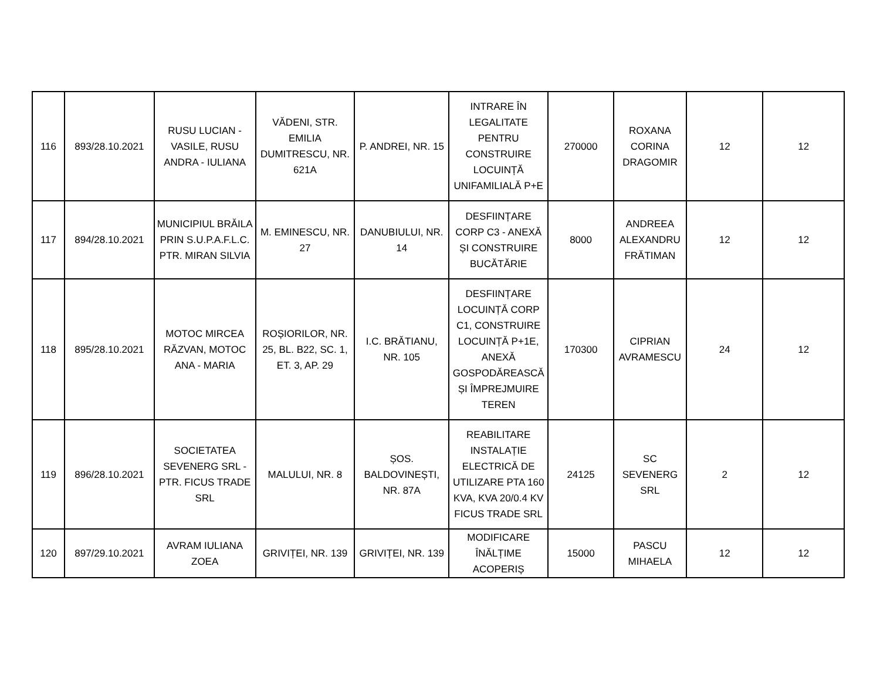| 116 | 893/28.10.2021 | RUSU LUCIAN - VASILE, RUSU ANDRA - IULIANA | VĂDENI, STR. EMILIA DUMITRESCU, NR. 621A | P. ANDREI, NR. 15 | INTRARE ÎN LEGALITATE PENTRU CONSTRUIRE LOCUINȚĂ UNIFAMILIALĂ P+E | 270000 | ROXANA CORINA DRAGOMIR | 12 | 12 |
| 117 | 894/28.10.2021 | MUNICIPIUL BRĂILA PRIN S.U.P.A.F.L.C. PTR. MIRAN SILVIA | M. EMINESCU, NR. 27 | DANUBIULUI, NR. 14 | DESFIINȚARE CORP C3 - ANEXĂ ȘI CONSTRUIRE BUCĂTĂRIE | 8000 | ANDREEA ALEXANDRU FRĂTIMAN | 12 | 12 |
| 118 | 895/28.10.2021 | MOTOC MIRCEA RĂZVAN, MOTOC ANA - MARIA | ROȘIORILOR, NR. 25, BL. B22, SC. 1, ET. 3, AP. 29 | I.C. BRĂTIANU, NR. 105 | DESFIINȚARE LOCUINȚĂ CORP C1, CONSTRUIRE LOCUINȚĂ P+1E, ANEXĂ GOSPODĂREASCĂ ȘI ÎMPREJMUIRE TEREN | 170300 | CIPRIAN AVRAMESCU | 24 | 12 |
| 119 | 896/28.10.2021 | SOCIETATEA SEVENERG SRL - PTR. FICUS TRADE SRL | MALULUI, NR. 8 | ȘOS. BALDOVINEȘTI, NR. 87A | REABILITARE INSTALAȚIE ELECTRICĂ DE UTILIZARE PTA 160 KVA, KVA 20/0.4 KV FICUS TRADE SRL | 24125 | SC SEVENERG SRL | 2 | 12 |
| 120 | 897/29.10.2021 | AVRAM IULIANA ZOEA | GRIVIȚEI, NR. 139 | GRIVIȚEI, NR. 139 | MODIFICARE ÎNĂLȚIME ACOPERIȘ | 15000 | PASCU MIHAELA | 12 | 12 |